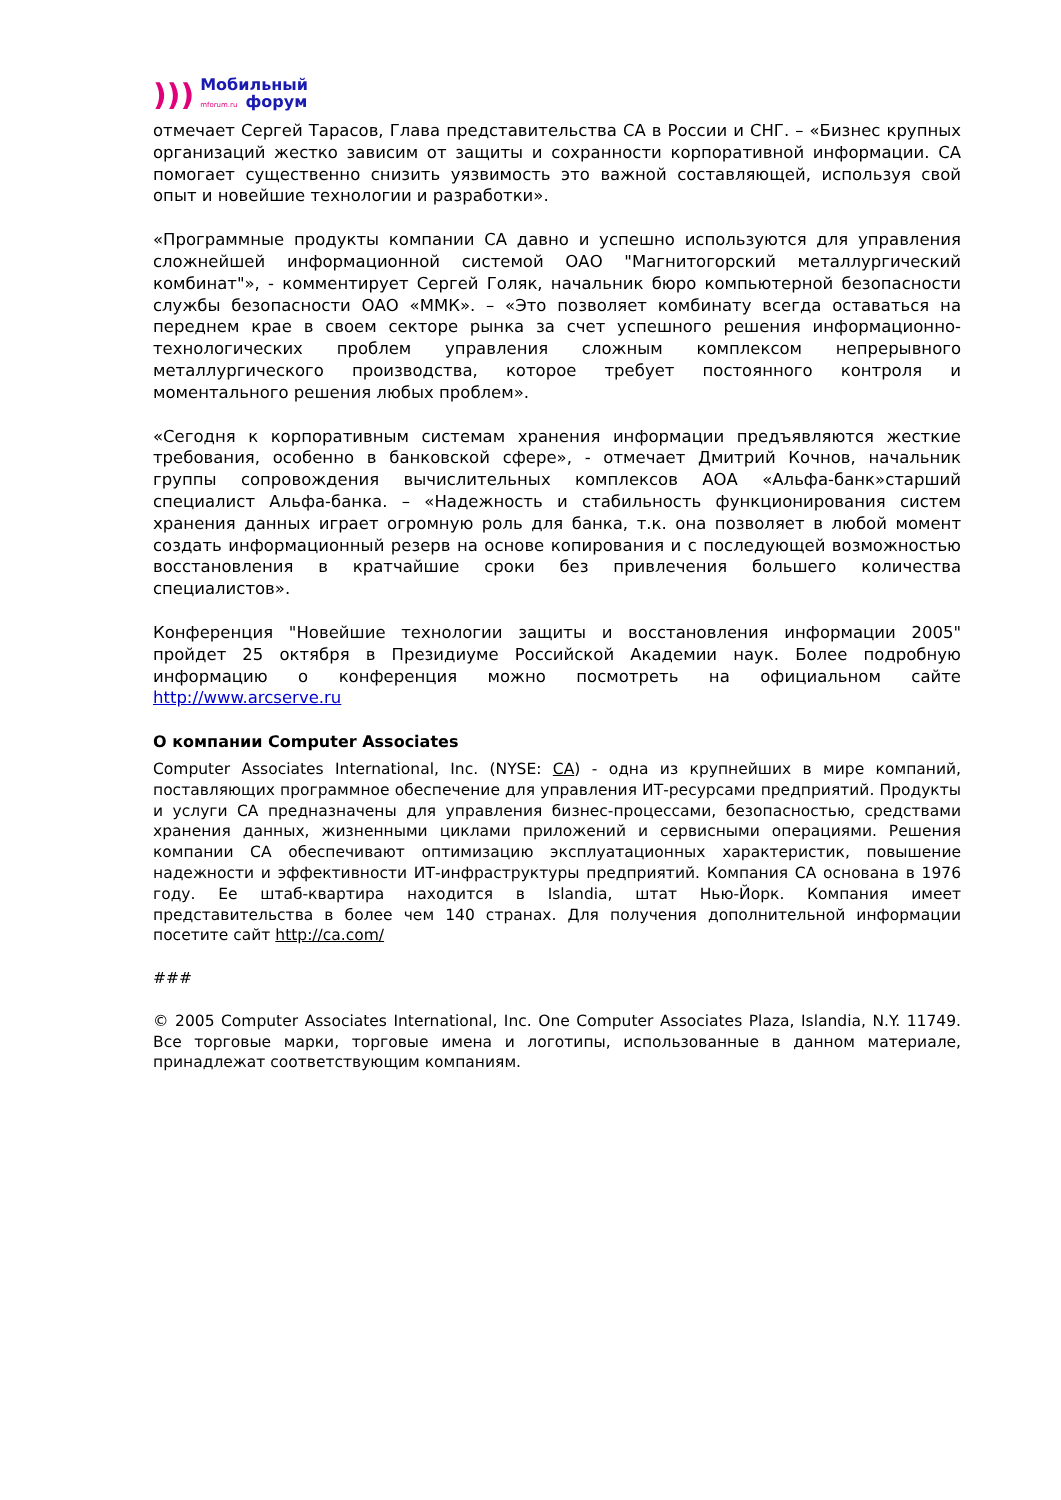)))
Мобильный
mforum.ru форум
отмечает Сергей Тарасов, Глава представительства CA в России и СНГ. – «Бизнес крупных организаций жестко зависим от защиты и сохранности корпоративной информации. CA помогает существенно снизить уязвимость это важной составляющей, используя свой опыт и новейшие технологии и разработки».
«Программные продукты компании CA давно и успешно используются для управления сложнейшей информационной системой ОАО "Магнитогорский металлургический комбинат"», - комментирует Сергей Голяк, начальник бюро компьютерной безопасности службы безопасности ОАО «ММК». – «Это позволяет комбинату всегда оставаться на переднем крае в своем секторе рынка за счет успешного решения информационно-технологических проблем управления сложным комплексом непрерывного металлургического производства, которое требует постоянного контроля и моментального решения любых проблем».
«Сегодня к корпоративным системам хранения информации предъявляются жесткие требования, особенно в банковской сфере», - отмечает Дмитрий Кочнов, начальник группы сопровождения вычислительных комплексов АОА «Альфа-банк»старший специалист Альфа-банка. – «Надежность и стабильность функционирования систем хранения данных играет огромную роль для банка, т.к. она позволяет в любой момент создать информационный резерв на основе копирования и с последующей возможностью восстановления в кратчайшие сроки без привлечения большего количества специалистов».
Конференция "Новейшие технологии защиты и восстановления информации 2005" пройдет 25 октября в Президиуме Российской Академии наук. Более подробную информацию о конференция можно посмотреть на официальном сайте http://www.arcserve.ru
О компании Computer Associates
Computer Associates International, Inc. (NYSE: CA) - одна из крупнейших в мире компаний, поставляющих программное обеспечение для управления ИТ-ресурсами предприятий. Продукты и услуги CA предназначены для управления бизнес-процессами, безопасностью, средствами хранения данных, жизненными циклами приложений и сервисными операциями. Решения компании CA обеспечивают оптимизацию эксплуатационных характеристик, повышение надежности и эффективности ИТ-инфраструктуры предприятий. Компания CA основана в 1976 году. Ее штаб-квартира находится в Islandia, штат Нью-Йорк. Компания имеет представительства в более чем 140 странах. Для получения дополнительной информации посетите сайт http://ca.com/
###
© 2005 Computer Associates International, Inc. One Computer Associates Plaza, Islandia, N.Y. 11749. Все торговые марки, торговые имена и логотипы, использованные в данном материале, принадлежат соответствующим компаниям.